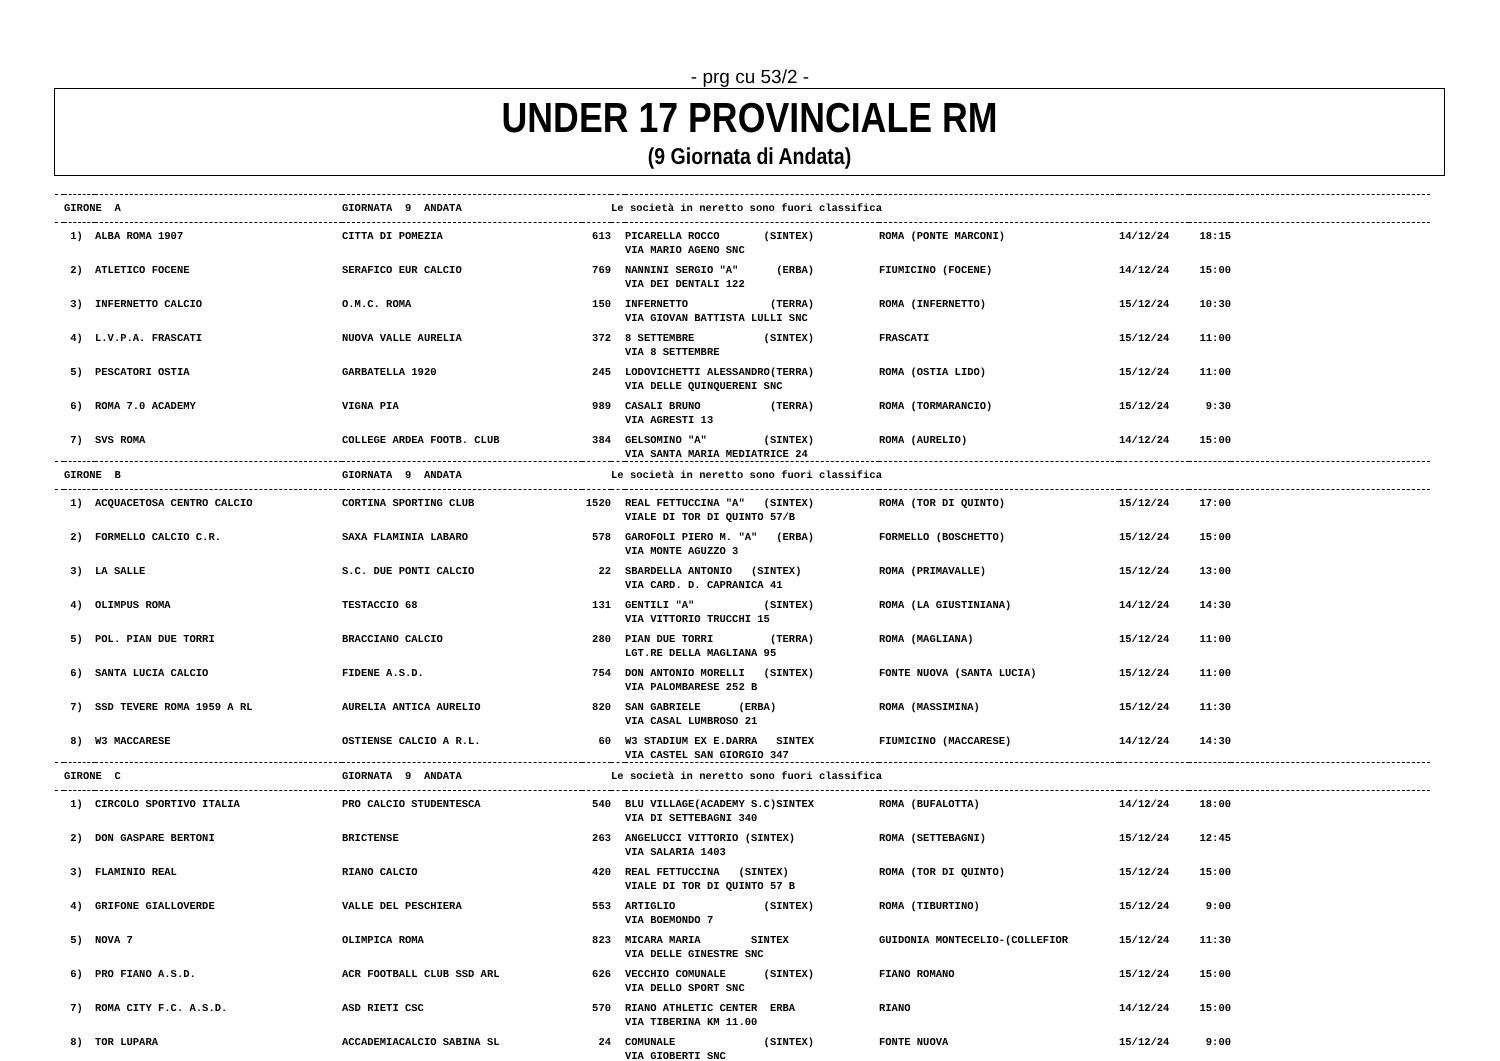- prg cu 53/2 -
UNDER 17 PROVINCIALE RM
(9 Giornata di Andata)
| | GIRONE A | | GIORNATA 9 ANDATA | | Le società in neretto sono fuori classifica | | | | | |
| | 1) | ALBA ROMA 1907 | CITTA DI POMEZIA | 613 | | PICARELLA ROCCO (SINTEX) | ROMA (PONTE MARCONI) | 14/12/24 | 18:15 | |
| | | | | | | VIA MARIO AGENO SNC | | | | |
| | 2) | ATLETICO FOCENE | SERAFICO EUR CALCIO | 769 | | NANNINI SERGIO "A" (ERBA) | FIUMICINO (FOCENE) | 14/12/24 | 15:00 | |
| | | | | | | VIA DEI DENTALI 122 | | | | |
| | 3) | INFERNETTO CALCIO | O.M.C. ROMA | 150 | | INFERNETTO (TERRA) | ROMA (INFERNETTO) | 15/12/24 | 10:30 | |
| | | | | | | VIA GIOVAN BATTISTA LULLI SNC | | | | |
| | 4) | L.V.P.A. FRASCATI | NUOVA VALLE AURELIA | 372 | | 8 SETTEMBRE (SINTEX) | FRASCATI | 15/12/24 | 11:00 | |
| | | | | | | VIA 8 SETTEMBRE | | | | |
| | 5) | PESCATORI OSTIA | GARBATELLA 1920 | 245 | | LODOVICHETTI ALESSANDRO(TERRA) | ROMA (OSTIA LIDO) | 15/12/24 | 11:00 | |
| | | | | | | VIA DELLE QUINQUERENI SNC | | | | |
| | 6) | ROMA 7.0 ACADEMY | VIGNA PIA | 989 | | CASALI BRUNO (TERRA) | ROMA (TORMARANCIO) | 15/12/24 | 9:30 | |
| | | | | | | VIA AGRESTI 13 | | | | |
| | 7) | SVS ROMA | COLLEGE ARDEA FOOTB. CLUB | 384 | | GELSOMINO "A" (SINTEX) | ROMA (AURELIO) | 14/12/24 | 15:00 | |
| | | | | | | VIA SANTA MARIA MEDIATRICE 24 | | | | |
| | GIRONE B | | GIORNATA 9 ANDATA | | Le società in neretto sono fuori classifica | | | | | |
| | 1) | ACQUACETOSA CENTRO CALCIO | CORTINA SPORTING CLUB | 1520 | | REAL FETTUCCINA "A" (SINTEX) | ROMA (TOR DI QUINTO) | 15/12/24 | 17:00 | |
| | | | | | | VIALE DI TOR DI QUINTO 57/B | | | | |
| | 2) | FORMELLO CALCIO C.R. | SAXA FLAMINIA LABARO | 578 | | GAROFOLI PIERO M. "A" (ERBA) | FORMELLO (BOSCHETTO) | 15/12/24 | 15:00 | |
| | | | | | | VIA MONTE AGUZZO 3 | | | | |
| | 3) | LA SALLE | S.C. DUE PONTI CALCIO | 22 | | SBARDELLA ANTONIO (SINTEX) | ROMA (PRIMAVALLE) | 15/12/24 | 13:00 | |
| | | | | | | VIA CARD. D. CAPRANICA 41 | | | | |
| | 4) | OLIMPUS ROMA | TESTACCIO 68 | 131 | | GENTILI "A" (SINTEX) | ROMA (LA GIUSTINIANA) | 14/12/24 | 14:30 | |
| | | | | | | VIA VITTORIO TRUCCHI 15 | | | | |
| | 5) | POL. PIAN DUE TORRI | BRACCIANO CALCIO | 280 | | PIAN DUE TORRI (TERRA) | ROMA (MAGLIANA) | 15/12/24 | 11:00 | |
| | | | | | | LGT.RE DELLA MAGLIANA 95 | | | | |
| | 6) | SANTA LUCIA CALCIO | FIDENE A.S.D. | 754 | | DON ANTONIO MORELLI (SINTEX) | FONTE NUOVA (SANTA LUCIA) | 15/12/24 | 11:00 | |
| | | | | | | VIA PALOMBARESE 252 B | | | | |
| | 7) | SSD TEVERE ROMA 1959 A RL | AURELIA ANTICA AURELIO | 820 | | SAN GABRIELE (ERBA) | ROMA (MASSIMINA) | 15/12/24 | 11:30 | |
| | | | | | | VIA CASAL LUMBROSO 21 | | | | |
| | 8) | W3 MACCARESE | OSTIENSE CALCIO A R.L. | 60 | | W3 STADIUM EX E.DARRA SINTEX | FIUMICINO (MACCARESE) | 14/12/24 | 14:30 | |
| | | | | | | VIA CASTEL SAN GIORGIO 347 | | | | |
| | GIRONE C | | GIORNATA 9 ANDATA | | Le società in neretto sono fuori classifica | | | | | |
| | 1) | CIRCOLO SPORTIVO ITALIA | PRO CALCIO STUDENTESCA | 540 | | BLU VILLAGE(ACADEMY S.C)SINTEX | ROMA (BUFALOTTA) | 14/12/24 | 18:00 | |
| | | | | | | VIA DI SETTEBAGNI 340 | | | | |
| | 2) | DON GASPARE BERTONI | BRICTENSE | 263 | | ANGELUCCI VITTORIO (SINTEX) | ROMA (SETTEBAGNI) | 15/12/24 | 12:45 | |
| | | | | | | VIA SALARIA 1403 | | | | |
| | 3) | FLAMINIO REAL | RIANO CALCIO | 420 | | REAL FETTUCCINA (SINTEX) | ROMA (TOR DI QUINTO) | 15/12/24 | 15:00 | |
| | | | | | | VIALE DI TOR DI QUINTO 57 B | | | | |
| | 4) | GRIFONE GIALLOVERDE | VALLE DEL PESCHIERA | 553 | | ARTIGLIO (SINTEX) | ROMA (TIBURTINO) | 15/12/24 | 9:00 | |
| | | | | | | VIA BOEMONDO 7 | | | | |
| | 5) | NOVA 7 | OLIMPICA ROMA | 823 | | MICARA MARIA SINTEX | GUIDONIA MONTECELIO-(COLLEFIOR | 15/12/24 | 11:30 | |
| | | | | | | VIA DELLE GINESTRE SNC | | | | |
| | 6) | PRO FIANO A.S.D. | ACR FOOTBALL CLUB SSD ARL | 626 | | VECCHIO COMUNALE (SINTEX) | FIANO ROMANO | 15/12/24 | 15:00 | |
| | | | | | | VIA DELLO SPORT SNC | | | | |
| | 7) | ROMA CITY F.C. A.S.D. | ASD RIETI CSC | 570 | | RIANO ATHLETIC CENTER ERBA | RIANO | 14/12/24 | 15:00 | |
| | | | | | | VIA TIBERINA KM 11.00 | | | | |
| | 8) | TOR LUPARA | ACCADEMIACALCIO SABINA SL | 24 | | COMUNALE (SINTEX) | FONTE NUOVA | 15/12/24 | 9:00 | |
| | | | | | | VIA GIOBERTI SNC | | | | |